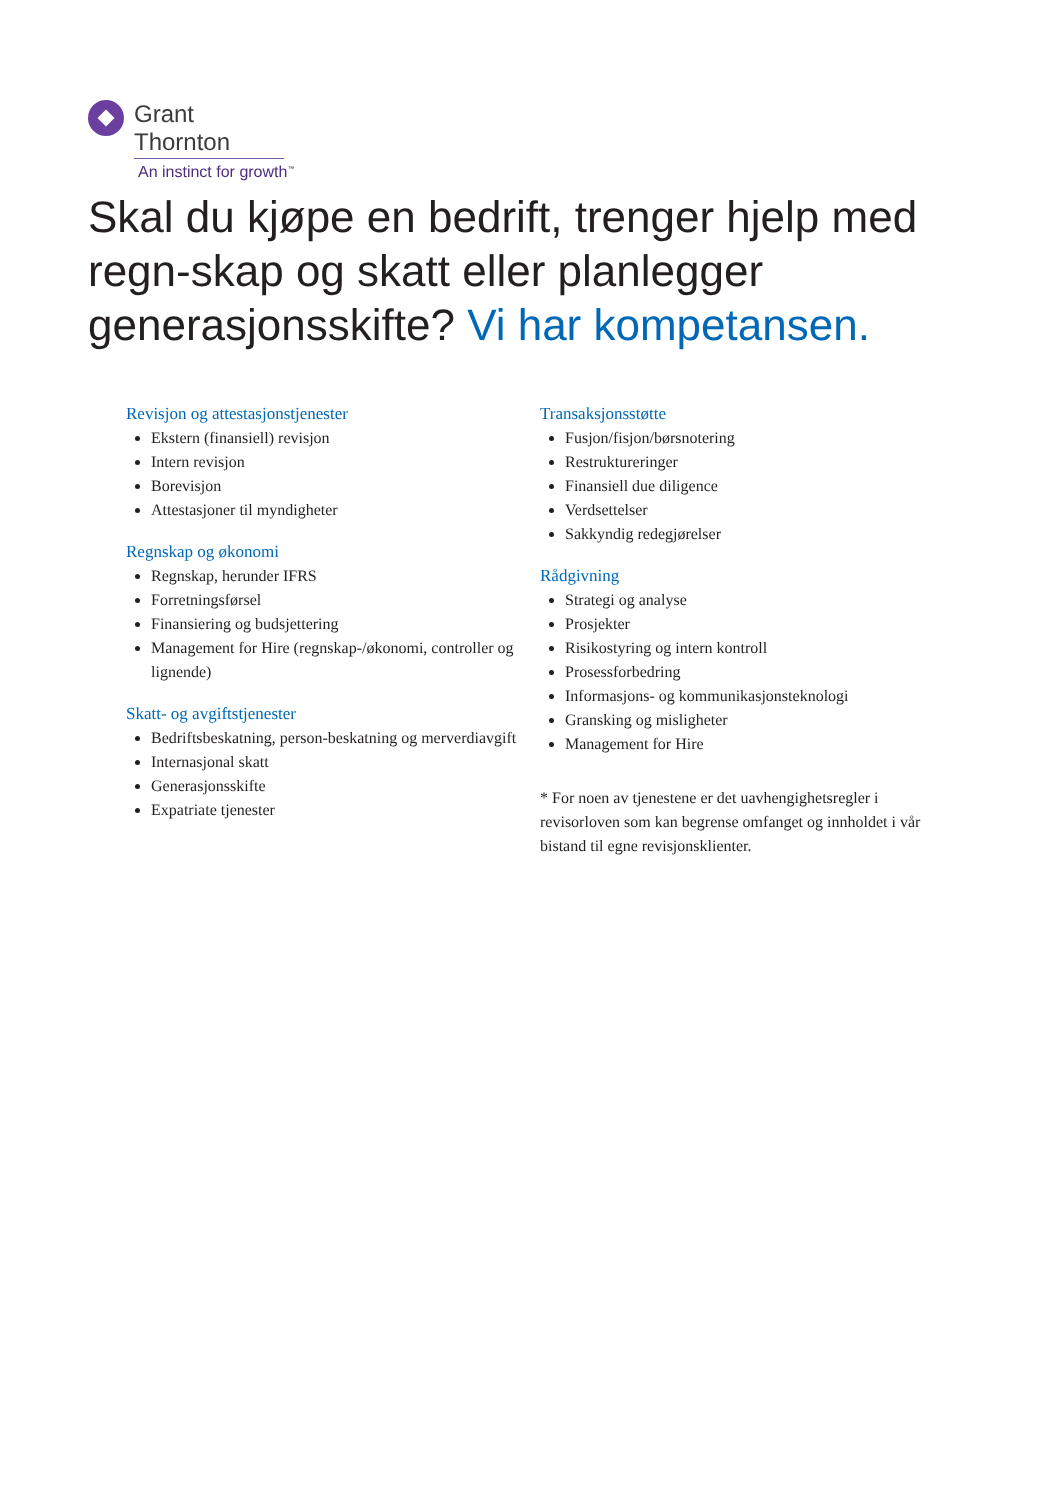Grant Thornton
An instinct for growth<sup>™</sup>
Skal du kjøpe en bedrift, trenger hjelp med regn-skap og skatt eller planlegger generasjonsskifte? Vi har kompetansen.
Revisjon og attestasjonstjenester
Ekstern (finansiell) revisjon
Intern revisjon
Borevisjon
Attestasjoner til myndigheter
Regnskap og økonomi
Regnskap, herunder IFRS
Forretningsførsel
Finansiering og budsjettering
Management for Hire (regnskap-/økonomi, controller og lignende)
Skatt- og avgiftstjenester
Bedriftsbeskatning, person-beskatning og merverdiavgift
Internasjonal skatt
Generasjonsskifte
Expatriate tjenester
Transaksjonsstøtte
Fusjon/fisjon/børsnotering
Restruktureringer
Finansiell due diligence
Verdsettelser
Sakkyndig redegjørelser
Rådgivning
Strategi og analyse
Prosjekter
Risikostyring og intern kontroll
Prosessforbedring
Informasjons- og kommunikasjonsteknologi
Gransking og misligheter
Management for Hire
* For noen av tjenestene er det uavhengighetsregler i revisorloven som kan begrense omfanget og innholdet i vår bistand til egne revisjonsklienter.